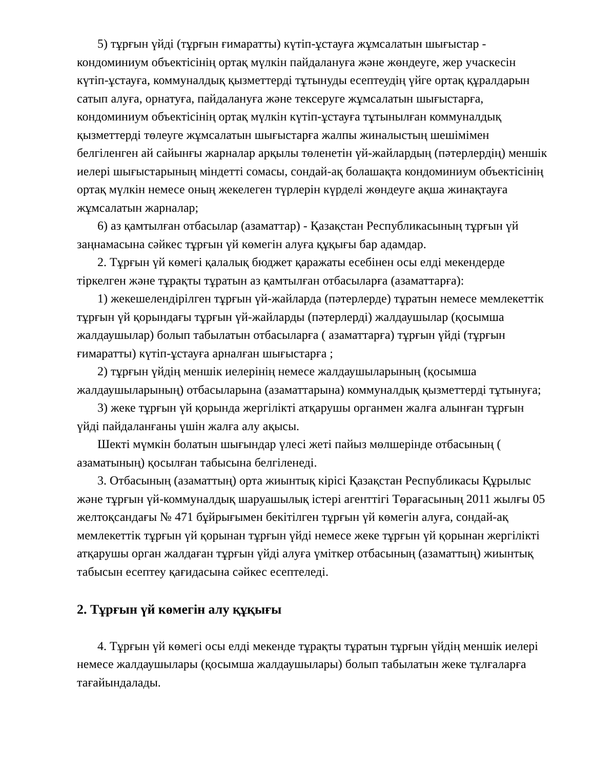5) тұрғын үйді (тұрғын ғимаратты) күтіп-ұстауға жұмсалатын шығыстар - кондоминиум объектісінің ортақ мүлкін пайдалануға және жөндеуге, жер учаскесін күтіп-ұстауға, коммуналдық қызметтерді тұтынуды есептеудің үйге ортақ құралдарын сатып алуға, орнатуға, пайдалануға және тексеруге жұмсалатын шығыстарға, кондоминиум объектісінің ортақ мүлкін күтіп-ұстауға тұтынылған коммуналдық қызметтерді төлеуге жұмсалатын шығыстарға жалпы жиналыстың шешімімен белгіленген ай сайынғы жарналар арқылы төленетін үй-жайлардың (пәтерлердің) меншік иелері шығыстарының міндетті сомасы, сондай-ақ болашақта кондоминиум объектісінің ортақ мүлкін немесе оның жекелеген түрлерін күрделі жөндеуге ақша жинақтауға жұмсалатын жарналар;
6) аз қамтылған отбасылар (азаматтар) - Қазақстан Республикасының тұрғын үй заңнамасына сәйкес тұрғын үй көмегін алуға құқығы бар адамдар.
2. Тұрғын үй көмегі қалалық бюджет қаражаты есебінен осы елді мекендерде тіркелген және тұрақты тұратын аз қамтылған отбасыларға (азаматтарға):
1) жекешелендірілген тұрғын үй-жайларда (пәтерлерде) тұратын немесе мемлекеттік тұрғын үй қорындағы тұрғын үй-жайларды (пәтерлерді) жалдаушылар (қосымша жалдаушылар) болып табылатын отбасыларға ( азаматтарға) тұрғын үйді (тұрғын ғимаратты) күтіп-ұстауға арналған шығыстарға ;
2) тұрғын үйдің меншік иелерінің немесе жалдаушыларының (қосымша жалдаушыларының) отбасыларына (азаматтарына) коммуналдық қызметтерді тұтынуға;
3) жеке тұрғын үй қорында жергілікті атқарушы органмен жалға алынған тұрғын үйді пайдаланғаны үшін жалға алу ақысы.
Шекті мүмкін болатын шығындар үлесі жеті пайыз мөлшерінде отбасының ( азаматының) қосылған табысына белгіленеді.
3. Отбасының (азаматтың) орта жиынтық кірісі Қазақстан Республикасы Құрылыс және тұрғын үй-коммуналдық шаруашылық істері агенттігі Төрағасының 2011 жылғы 05 желтоқсандағы № 471 бұйрығымен бекітілген тұрғын үй көмегін алуға, сондай-ақ мемлекеттік тұрғын үй қорынан тұрғын үйді немесе жеке тұрғын үй қорынан жергілікті атқарушы орган жалдаған тұрғын үйді алуға үміткер отбасының (азаматтың) жиынтық табысын есептеу қағидасына сәйкес есептеледі.
2. Тұрғын үй көмегін алу құқығы
4. Тұрғын үй көмегі осы елді мекенде тұрақты тұратын тұрғын үйдің меншік иелері немесе жалдаушылары (қосымша жалдаушылары) болып табылатын жеке тұлғаларға тағайындалады.